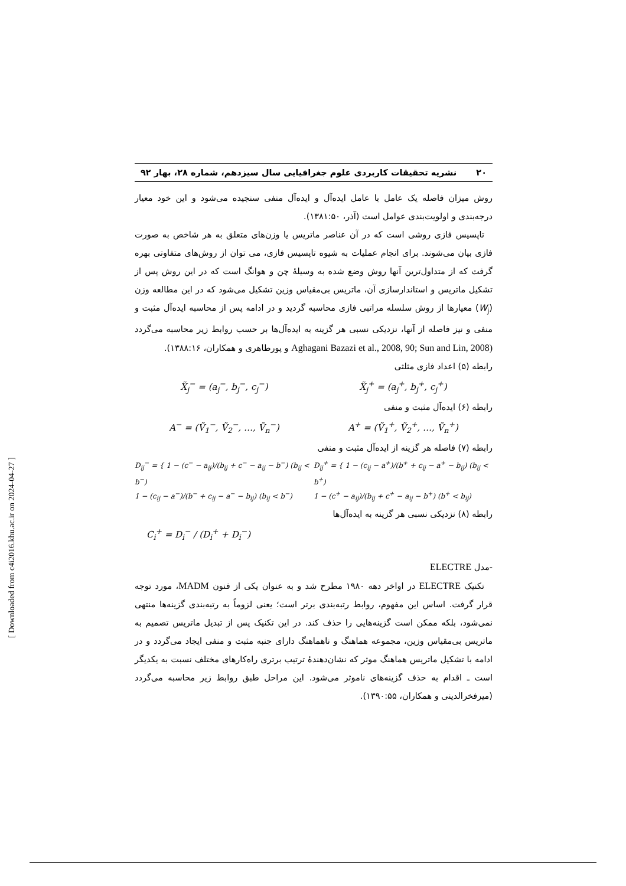۲۰ نشریه تحقیقات کاربردی علوم جغرافیایی سال سیزدهم، شماره ۲۸، بهار ۹۲
روش میزان فاصله یک عامل با عامل ایده‌آل و ایده‌آل منفی سنجیده می‌شود و این خود معیار درجه‌بندی و اولویت‌بندی عوامل است (آذر، ۱۳۸۱:۵۰).
تاپسیس فازی روشی است که در آن عناصر ماتریس یا وزن‌های متعلق به هر شاخص به صورت فازی بیان می‌شوند. برای انجام عملیات به شیوه تاپسیس فازی، می توان از روش‌های متفاوتی بهره گرفت که از متداول‌ترین آنها روش وضع شده به وسیلهٔ چن و هوانگ است که در این روش پس از تشکیل ماتریس و استاندارسازی آن، ماتریس بی‌مقیاس وزین تشکیل می‌شود که در این مطالعه وزن (W<sub>j</sub>) معیارها از روش سلسله مراتبی فازی محاسبه گردید و در ادامه پس از محاسبه ایده‌آل مثبت و منفی و نیز فاصله از آنها، نزدیکی نسبی هر گزینه به ایده‌آل‌ها بر حسب روابط زیر محاسبه می‌گردد (Aghagani Bazazi et al., 2008, 90; Sun and Lin, 2008 و پورطاهری و همکاران، ۱۳۸۸:۱۶).
رابطه (۵) اعداد فازی مثلثی
X̃<sub>j</sub><sup>−</sup> = (a<sub>j</sub><sup>−</sup>, b<sub>j</sub><sup>−</sup>, c<sub>j</sub><sup>−</sup>) X̃<sub>j</sub><sup>+</sup> = (a<sub>j</sub><sup>+</sup>, b<sub>j</sub><sup>+</sup>, c<sub>j</sub><sup>+</sup>)
رابطه (۶) ایده‌آل مثبت و منفی
A<sup>−</sup> = (Ṽ<sub>1</sub><sup>−</sup>, Ṽ<sub>2</sub><sup>−</sup>, …, Ṽ<sub>n</sub><sup>−</sup>) A<sup>+</sup> = (Ṽ<sub>1</sub><sup>+</sup>, Ṽ<sub>2</sub><sup>+</sup>, …, Ṽ<sub>n</sub><sup>+</sup>)
رابطه (۷) فاصله هر گزینه از ایده‌آل مثبت و منفی
D<sub>ij</sub><sup>−</sup> = { 1 − (c<sup>−</sup> − a<sub>ij</sub>)/(b<sub>ij</sub> + c<sup>−</sup> − a<sub>ij</sub> − b<sup>−</sup>) (b<sub>ij</sub> < b<sup>−</sup>)
1 − (c<sub>ij</sub> − a<sup>−</sup>)/(b<sup>−</sup> + c<sub>ij</sub> − a<sup>−</sup> − b<sub>ij</sub>) (b<sub>ij</sub> < b<sup>−</sup>) D<sub>ij</sub><sup>+</sup> = { 1 − (c<sub>ij</sub> − a<sup>+</sup>)/(b<sup>+</sup> + c<sub>ij</sub> − a<sup>+</sup> − b<sub>ij</sub>) (b<sub>ij</sub> < b<sup>+</sup>)
1 − (c<sup>+</sup> − a<sub>ij</sub>)/(b<sub>ij</sub> + c<sup>+</sup> − a<sub>ij</sub> − b<sup>+</sup>) (b<sup>+</sup> < b<sub>ij</sub>)
رابطه (۸) نزدیکی نسبی هر گزینه به ایده‌آل‌ها
C<sub>i</sub><sup>+</sup> = D<sub>i</sub><sup>−</sup> / (D<sub>i</sub><sup>+</sup> + D<sub>i</sub><sup>−</sup>)
-مدل ELECTRE
تکنیک ELECTRE در اواخر دهه ۱۹۸۰ مطرح شد و به عنوان یکی از فنون MADM، مورد توجه قرار گرفت. اساس این مفهوم، روابط رتبه‌بندی برتر است؛ یعنی لزوماً به رتبه‌بندی گزینه‌ها منتهی نمی‌شود، بلکه ممکن است گزینه‌هایی را حذف کند. در این تکنیک پس از تبدیل ماتریس تصمیم به ماتریس بی‌مقیاس وزین، مجموعه هماهنگ و ناهماهنگ دارای جنبه مثبت و منفی ایجاد می‌گردد و در ادامه با تشکیل ماتریس هماهنگ موثر که نشان‌دهندهٔ ترتیب برتری راه‌کارهای مختلف نسبت به یکدیگر است ـ اقدام به حذف گزینه‌های ناموثر می‌شود. این مراحل طبق روابط زیر محاسبه می‌گردد (میرفخرالدینی و همکاران، ۱۳۹۰:۵۵).
[ Downloaded from c4i2016.khu.ac.ir on 2024-04-27 ]